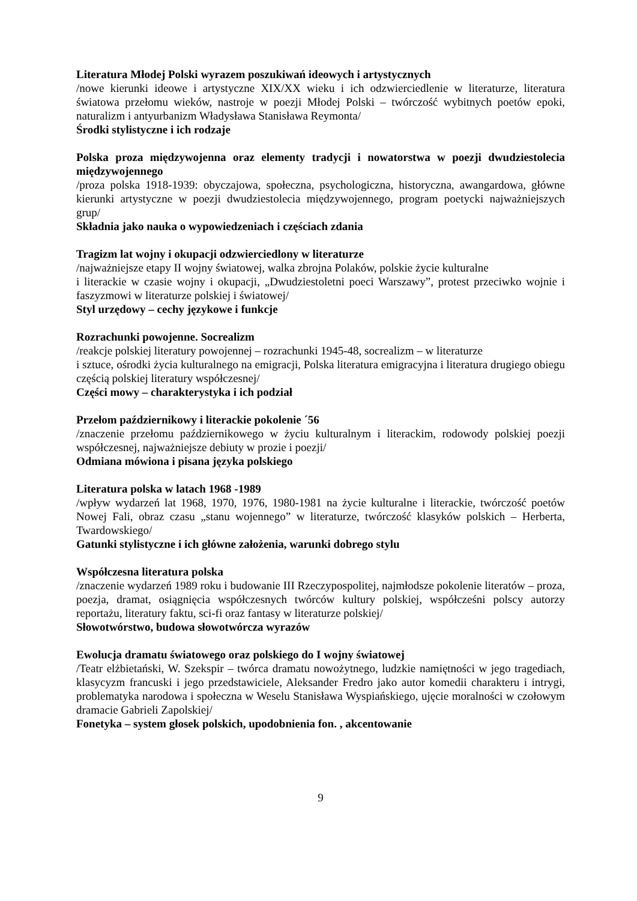Literatura Młodej Polski wyrazem poszukiwań ideowych i artystycznych
/nowe kierunki ideowe i artystyczne XIX/XX wieku i ich odzwierciedlenie w literaturze, literatura światowa przełomu wieków, nastroje w poezji Młodej Polski – twórczość wybitnych poetów epoki, naturalizm i antyurbanizm Władysława Stanisława Reymonta/
Środki stylistyczne i ich rodzaje
Polska proza międzywojenna oraz elementy tradycji i nowatorstwa w poezji dwudziestolecia międzywojennego
/proza polska 1918-1939: obyczajowa, społeczna, psychologiczna, historyczna, awangardowa, główne kierunki artystyczne w poezji dwudziestolecia międzywojennego, program poetycki najważniejszych grup/
Składnia jako nauka o wypowiedzeniach i częściach zdania
Tragizm lat wojny i okupacji odzwierciedlony w literaturze
/najważniejsze etapy II wojny światowej, walka zbrojna Polaków, polskie życie kulturalne
i literackie w czasie wojny i okupacji, „Dwudziestoletni poeci Warszawy”, protest przeciwko wojnie i faszyzmowi w literaturze polskiej i światowej/
Styl urzędowy – cechy językowe i funkcje
Rozrachunki powojenne. Socrealizm
/reakcje polskiej literatury powojennej – rozrachunki 1945-48, socrealizm – w literaturze
i sztuce, ośrodki życia kulturalnego na emigracji, Polska literatura emigracyjna i literatura drugiego obiegu częścią polskiej literatury współczesnej/
Części mowy – charakterystyka i ich podział
Przełom październikowy i literackie pokolenie ´56
/znaczenie przełomu październikowego w życiu kulturalnym i literackim, rodowody polskiej poezji współczesnej, najważniejsze debiuty w prozie i poezji/
Odmiana mówiona i pisana języka polskiego
Literatura polska w latach 1968 -1989
/wpływ wydarzeń lat 1968, 1970, 1976, 1980-1981 na życie kulturalne i literackie, twórczość poetów Nowej Fali, obraz czasu „stanu wojennego” w literaturze, twórczość klasyków polskich – Herberta, Twardowskiego/
Gatunki stylistyczne i ich główne założenia, warunki dobrego stylu
Współczesna literatura polska
/znaczenie wydarzeń 1989 roku i budowanie III Rzeczypospolitej, najmłodsze pokolenie literatów – proza, poezja, dramat, osiągnięcia współczesnych twórców kultury polskiej, współcześni polscy autorzy reportażu, literatury faktu, sci-fi oraz fantasy w literaturze polskiej/
Słowotwórstwo, budowa słowotwórcza wyrazów
Ewolucja dramatu światowego oraz polskiego do I wojny światowej
/Teatr elżbietański, W. Szekspir – twórca dramatu nowożytnego, ludzkie namiętności w jego tragediach, klasycyzm francuski i jego przedstawiciele, Aleksander Fredro jako autor komedii charakteru i intrygi, problematyka narodowa i społeczna w Weselu Stanisława Wyspiańskiego, ujęcie moralności w czołowym dramacie Gabrieli Zapolskiej/
Fonetyka – system głosek polskich, upodobnienia fon. , akcentowanie
9